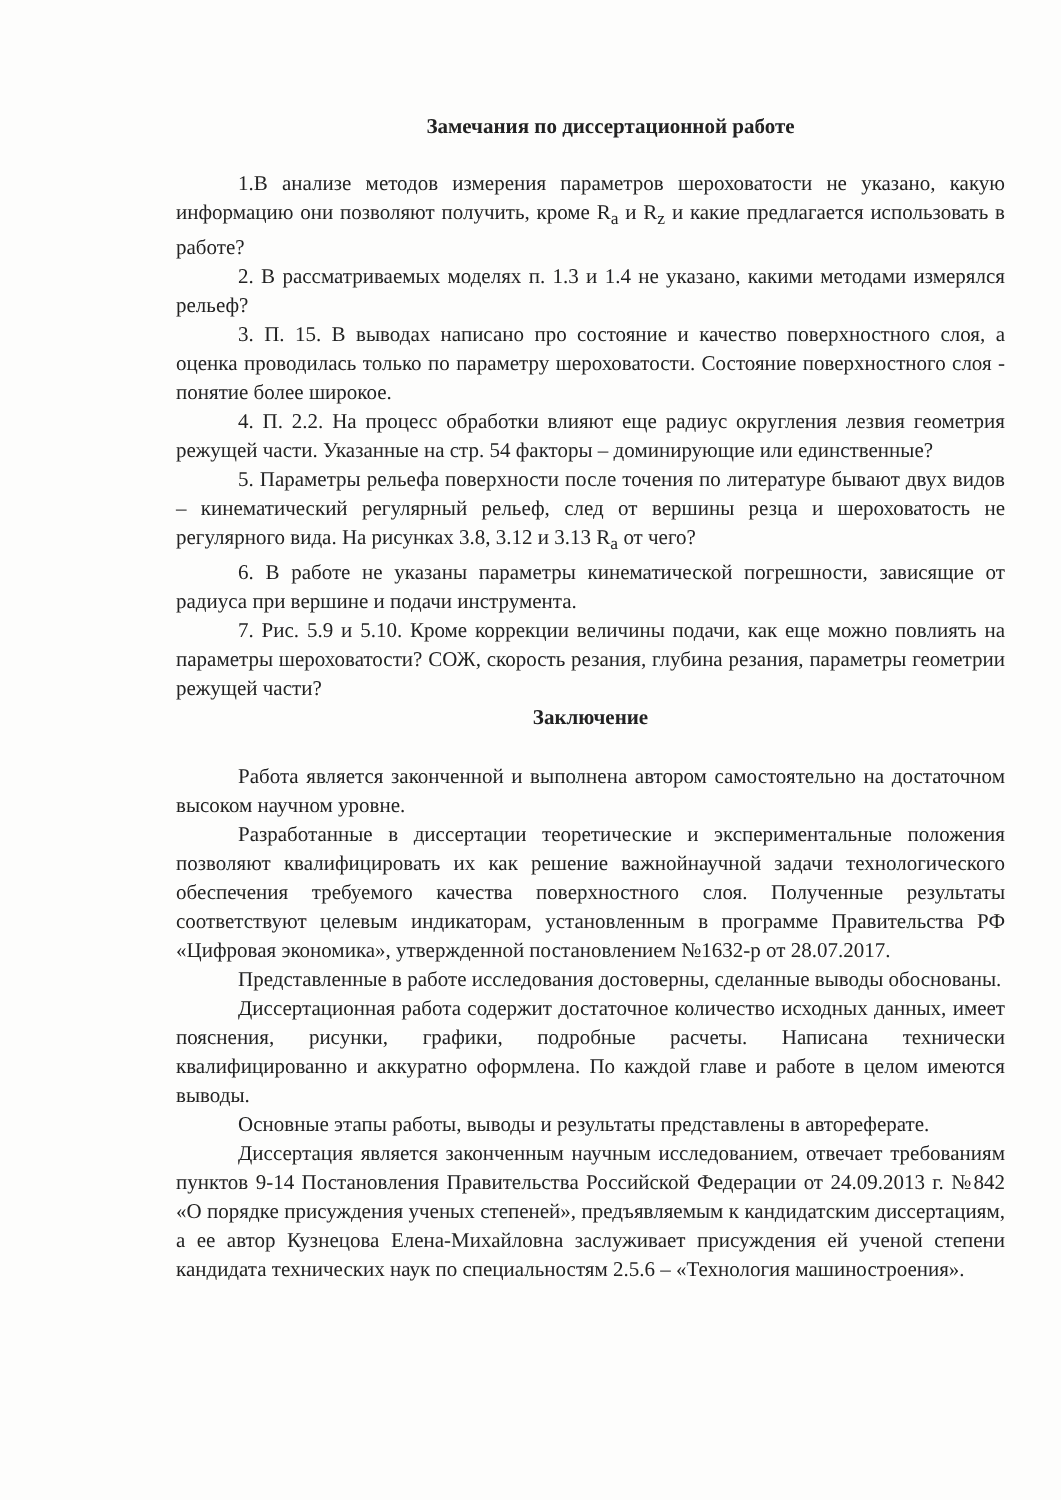Замечания по диссертационной работе
1.В анализе методов измерения параметров шероховатости не указано, какую информацию они позволяют получить, кроме R<sub>a</sub> и R<sub>z</sub> и какие предлагается использовать в работе?
2. В рассматриваемых моделях п. 1.3 и 1.4 не указано, какими методами измерялся рельеф?
3. П. 15. В выводах написано про состояние и качество поверхностного слоя, а оценка проводилась только по параметру шероховатости. Состояние поверхностного слоя - понятие более широкое.
4. П. 2.2. На процесс обработки влияют еще радиус округления лезвия геометрия режущей части. Указанные на стр. 54 факторы – доминирующие или единственные?
5. Параметры рельефа поверхности после точения по литературе бывают двух видов – кинематический регулярный рельеф, след от вершины резца и шероховатость не регулярного вида. На рисунках 3.8, 3.12 и 3.13 R<sub>a</sub> от чего?
6. В работе не указаны параметры кинематической погрешности, зависящие от радиуса при вершине и подачи инструмента.
7. Рис. 5.9 и 5.10. Кроме коррекции величины подачи, как еще можно повлиять на параметры шероховатости? СОЖ, скорость резания, глубина резания, параметры геометрии режущей части?
Заключение
Работа является законченной и выполнена автором самостоятельно на достаточном высоком научном уровне.
Разработанные в диссертации теоретические и экспериментальные положения позволяют квалифицировать их как решение важнойнаучной задачи технологического обеспечения требуемого качества поверхностного слоя. Полученные результаты соответствуют целевым индикаторам, установленным в программе Правительства РФ «Цифровая экономика», утвержденной постановлением №1632-р от 28.07.2017.
Представленные в работе исследования достоверны, сделанные выводы обоснованы.
Диссертационная работа содержит достаточное количество исходных данных, имеет пояснения, рисунки, графики, подробные расчеты. Написана технически квалифицированно и аккуратно оформлена. По каждой главе и работе в целом имеются выводы.
Основные этапы работы, выводы и результаты представлены в автореферате.
Диссертация является законченным научным исследованием, отвечает требованиям пунктов 9-14 Постановления Правительства Российской Федерации от 24.09.2013 г. №842 «О порядке присуждения ученых степеней», предъявляемым к кандидатским диссертациям, а ее автор Кузнецова Елена-Михайловна заслуживает присуждения ей ученой степени кандидата технических наук по специальностям 2.5.6 – «Технология машиностроения».